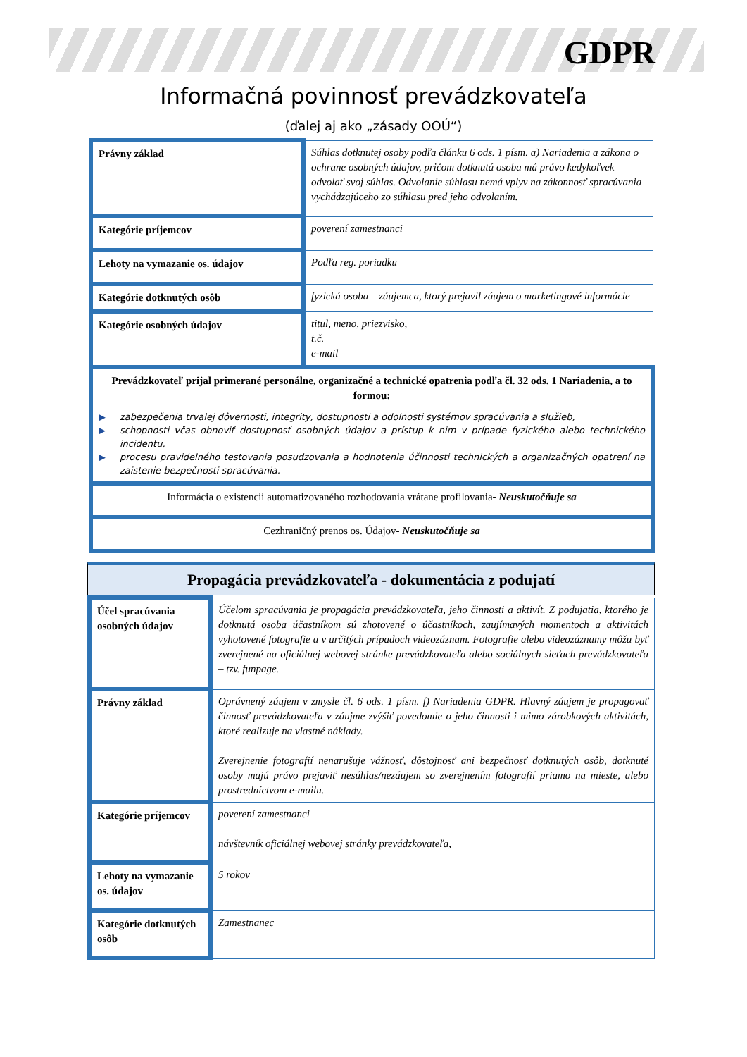GDPR
Informačná povinnosť prevádzkovateľa
(ďalej aj ako „zásady OOÚ“)
| Právny základ | Súhlas dotknutej osoby podľa článku 6 ods. 1 písm. a) Nariadenia a zákona o ochrane osobných údajov, pričom dotknutá osoba má právo kedykoľvek odvolať svoj súhlas. Odvolanie súhlasu nemá vplyv na zákonnosť spracúvania vychádzajúceho zo súhlasu pred jeho odvolaním. |
| Kategórie príjemcov | poverení zamestnanci |
| Lehoty na vymazanie os. údajov | Podľa reg. poriadku |
| Kategórie dotknutých osôb | fyzická osoba – záujemca, ktorý prejavil záujem o marketingové informácie |
| Kategórie osobných údajov | titul, meno, priezvisko, t.č. e-mail |
| Prevádzkovateľ prijal primerané personálne, organizačné a technické opatrenia podľa čl. 32 ods. 1 Nariadenia, a to formou: ▶ zabezpečenia trvalej dôvernosti, integrity, dostupnosti a odolnosti systémov spracúvania a služieb, ▶ schopnosti včas obnoviť dostupnosť osobných údajov a prístup k nim v prípade fyzického alebo technického incidentu, ▶ procesu pravidelného testovania posudzovania a hodnotenia účinnosti technických a organizačných opatrení na zaistenie bezpečnosti spracúvania. | |
| Informácia o existencii automatizovaného rozhodovania vrátane profilovania- Neuskutočňuje sa | |
| Cezhraničný prenos os. Údajov- Neuskutočňuje sa | |
Propagácia prevádzkovateľa - dokumentácia z podujatí
| Účel spracúvania osobných údajov | Účelom spracúvania je propagácia prevádzkovateľa, jeho činnosti a aktivít. Z podujatia, ktorého je dotknutá osoba účastníkom sú zhotovené o účastníkoch, zaujímavých momentoch a aktivitách vyhotovené fotografie a v určitých prípadoch videozáznam. Fotografie alebo videozáznamy môžu byť zverejnené na oficiálnej webovej stránke prevádzkovateľa alebo sociálnych sieťach prevádzkovateľa – tzv. funpage. |
| Právny základ | Oprávnený záujem v zmysle čl. 6 ods. 1 písm. f) Nariadenia GDPR. Hlavný záujem je propagovať činnosť prevádzkovateľa v záujme zvýšiť povedomie o jeho činnosti i mimo zárobkových aktivitách, ktoré realizuje na vlastné náklady. Zverejnenie fotografií nenarušuje vážnosť, dôstojnosť ani bezpečnosť dotknutých osôb, dotknuté osoby majú právo prejaviť nesúhlas/nezáujem so zverejnením fotografií priamo na mieste, alebo prostredníctvom e-mailu. |
| Kategórie príjemcov | poverení zamestnanci návštevník oficiálnej webovej stránky prevádzkovateľa, |
| Lehoty na vymazanie os. údajov | 5 rokov |
| Kategórie dotknutých osôb | Zamestnanec |